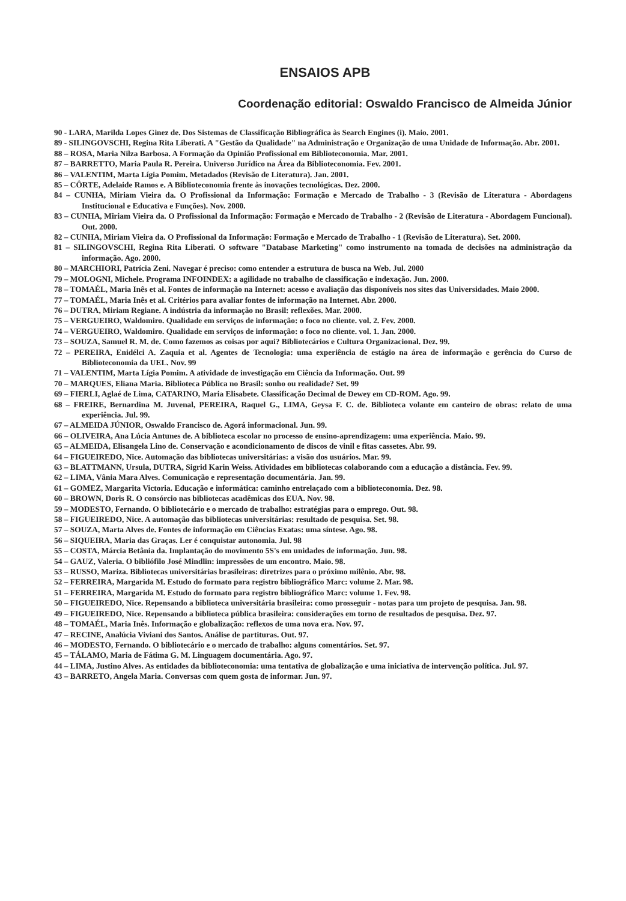ENSAIOS APB
Coordenação editorial: Oswaldo Francisco de Almeida Júnior
90 - LARA, Marilda Lopes Ginez de. Dos Sistemas de Classificação Bibliográfica às Search Engines (i). Maio. 2001.
89 - SILINGOVSCHI, Regina Rita Liberati. A "Gestão da Qualidade" na Administração e Organização de uma Unidade de Informação. Abr. 2001.
88 – ROSA, Maria Nilza Barbosa. A Formação da Opinião Profissional em Biblioteconomia. Mar. 2001.
87 – BARRETTO, Maria Paula R. Pereira. Universo Jurídico na Área da Biblioteconomia. Fev. 2001.
86 – VALENTIM, Marta Lígia Pomim. Metadados (Revisão de Literatura). Jan. 2001.
85 – CÔRTE, Adelaide Ramos e. A Biblioteconomia frente às inovações tecnológicas. Dez. 2000.
84 – CUNHA, Miriam Vieira da. O Profissional da Informação: Formação e Mercado de Trabalho - 3 (Revisão de Literatura - Abordagens Institucional e Educativa e Funções). Nov. 2000.
83 – CUNHA, Miriam Vieira da. O Profissional da Informação: Formação e Mercado de Trabalho - 2 (Revisão de Literatura - Abordagem Funcional). Out. 2000.
82 – CUNHA, Miriam Vieira da. O Profissional da Informação: Formação e Mercado de Trabalho - 1 (Revisão de Literatura). Set. 2000.
81 – SILINGOVSCHI, Regina Rita Liberati. O software "Database Marketing" como instrumento na tomada de decisões na administração da informação. Ago. 2000.
80 – MARCHIORI, Patrícia Zeni. Navegar é preciso: como entender a estrutura de busca na Web. Jul. 2000
79 – MOLOGNI, Michele. Programa INFOINDEX: a agilidade no trabalho de classificação e indexação. Jun. 2000.
78 – TOMAÉL, Maria Inês et al. Fontes de informação na Internet: acesso e avaliação das disponíveis nos sites das Universidades. Maio 2000.
77 – TOMAÉL, Maria Inês et al. Critérios para avaliar fontes de informação na Internet. Abr. 2000.
76 – DUTRA, Miriam Regiane. A indústria da informação no Brasil: reflexões. Mar. 2000.
75 – VERGUEIRO, Waldomiro. Qualidade em serviços de informação: o foco no cliente. vol. 2. Fev. 2000.
74 – VERGUEIRO, Waldomiro. Qualidade em serviços de informação: o foco no cliente. vol. 1. Jan. 2000.
73 – SOUZA, Samuel R. M. de. Como fazemos as coisas por aqui? Bibliotecários e Cultura Organizacional. Dez. 99.
72 – PEREIRA, Enidélci A. Zaquia et al. Agentes de Tecnologia: uma experiência de estágio na área de informação e gerência do Curso de Biblioteconomia da UEL. Nov. 99
71 – VALENTIM, Marta Lígia Pomim. A atividade de investigação em Ciência da Informação. Out. 99
70 – MARQUES, Eliana Maria. Biblioteca Pública no Brasil: sonho ou realidade? Set. 99
69 – FIERLI, Aglaé de Lima, CATARINO, Maria Elisabete. Classificação Decimal de Dewey em CD-ROM. Ago. 99.
68 – FREIRE, Bernardina M. Juvenal, PEREIRA, Raquel G., LIMA, Geysa F. C. de. Biblioteca volante em canteiro de obras: relato de uma experiência. Jul. 99.
67 – ALMEIDA JÚNIOR, Oswaldo Francisco de. Agorá informacional. Jun. 99.
66 – OLIVEIRA, Ana Lúcia Antunes de. A biblioteca escolar no processo de ensino-aprendizagem: uma experiência. Maio. 99.
65 – ALMEIDA, Elisangela Lino de. Conservação e acondicionamento de discos de vinil e fitas cassetes. Abr. 99.
64 – FIGUEIREDO, Nice. Automação das bibliotecas universitárias: a visão dos usuários. Mar. 99.
63 – BLATTMANN, Ursula, DUTRA, Sigrid Karin Weiss. Atividades em bibliotecas colaborando com a educação a distância. Fev. 99.
62 – LIMA, Vânia Mara Alves. Comunicação e representação documentária. Jan. 99.
61 – GOMEZ, Margarita Victoria. Educação e informática: caminho entrelaçado com a biblioteconomia. Dez. 98.
60 – BROWN, Doris R. O consórcio nas bibliotecas acadêmicas dos EUA. Nov. 98.
59 – MODESTO, Fernando. O bibliotecário e o mercado de trabalho: estratégias para o emprego. Out. 98.
58 – FIGUEIREDO, Nice. A automação das bibliotecas universitárias: resultado de pesquisa. Set. 98.
57 – SOUZA, Marta Alves de. Fontes de informação em Ciências Exatas: uma síntese. Ago. 98.
56 – SIQUEIRA, Maria das Graças. Ler é conquistar autonomia. Jul. 98
55 – COSTA, Márcia Betânia da. Implantação do movimento 5S's em unidades de informação. Jun. 98.
54 – GAUZ, Valeria. O bibliófilo José Mindlin: impressões de um encontro. Maio. 98.
53 – RUSSO, Mariza. Bibliotecas universitárias brasileiras: diretrizes para o próximo milênio. Abr. 98.
52 – FERREIRA, Margarida M. Estudo do formato para registro bibliográfico Marc: volume 2. Mar. 98.
51 – FERREIRA, Margarida M. Estudo do formato para registro bibliográfico Marc: volume 1. Fev. 98.
50 – FIGUEIREDO, Nice. Repensando a biblioteca universitária brasileira: como prosseguir - notas para um projeto de pesquisa. Jan. 98.
49 – FIGUEIREDO, Nice. Repensando a biblioteca pública brasileira: considerações em torno de resultados de pesquisa. Dez. 97.
48 – TOMAÉL, Maria Inês. Informação e globalização: reflexos de uma nova era. Nov. 97.
47 – RECINE, Analúcia Viviani dos Santos. Análise de partituras. Out. 97.
46 – MODESTO, Fernando. O bibliotecário e o mercado de trabalho: alguns comentários. Set. 97.
45 – TÁLAMO, Maria de Fátima G. M. Linguagem documentária. Ago. 97.
44 – LIMA, Justino Alves. As entidades da biblioteconomia: uma tentativa de globalização e uma iniciativa de intervenção política. Jul. 97.
43 – BARRETO, Angela Maria. Conversas com quem gosta de informar. Jun. 97.